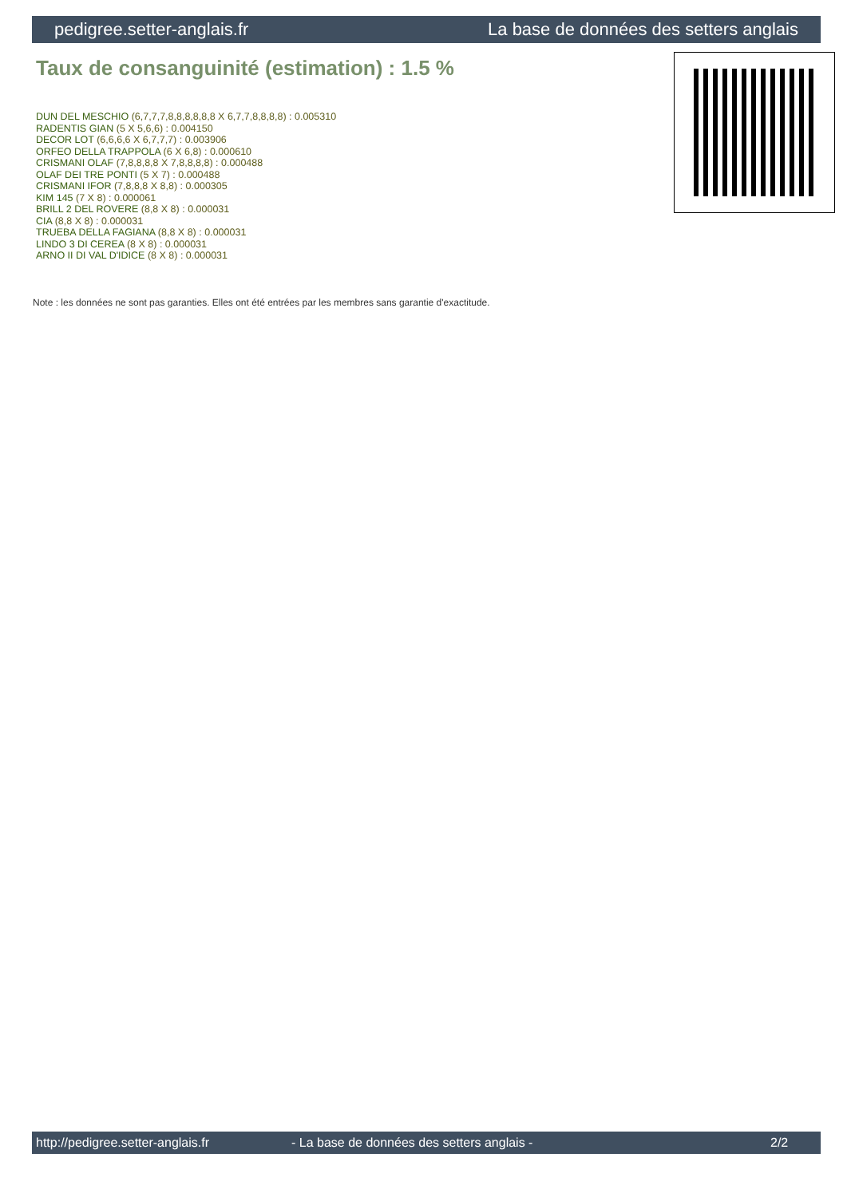pedigree.setter-anglais.fr La base de données des setters anglais
Taux de consanguinité (estimation) : 1.5 %
DUN DEL MESCHIO (6,7,7,7,8,8,8,8,8,8 X 6,7,7,8,8,8,8) : 0.005310
RADENTIS GIAN (5 X 5,6,6) : 0.004150
DECOR LOT (6,6,6,6 X 6,7,7,7) : 0.003906
ORFEO DELLA TRAPPOLA (6 X 6,8) : 0.000610
CRISMANI OLAF (7,8,8,8,8 X 7,8,8,8,8) : 0.000488
OLAF DEI TRE PONTI (5 X 7) : 0.000488
CRISMANI IFOR (7,8,8,8 X 8,8) : 0.000305
KIM 145 (7 X 8) : 0.000061
BRILL 2 DEL ROVERE (8,8 X 8) : 0.000031
CIA (8,8 X 8) : 0.000031
TRUEBA DELLA FAGIANA (8,8 X 8) : 0.000031
LINDO 3 DI CEREA (8 X 8) : 0.000031
ARNO II DI VAL D'IDICE (8 X 8) : 0.000031
Note : les données ne sont pas garanties. Elles ont été entrées par les membres sans garantie d'exactitude.
http://pedigree.setter-anglais.fr - La base de données des setters anglais - 2/2